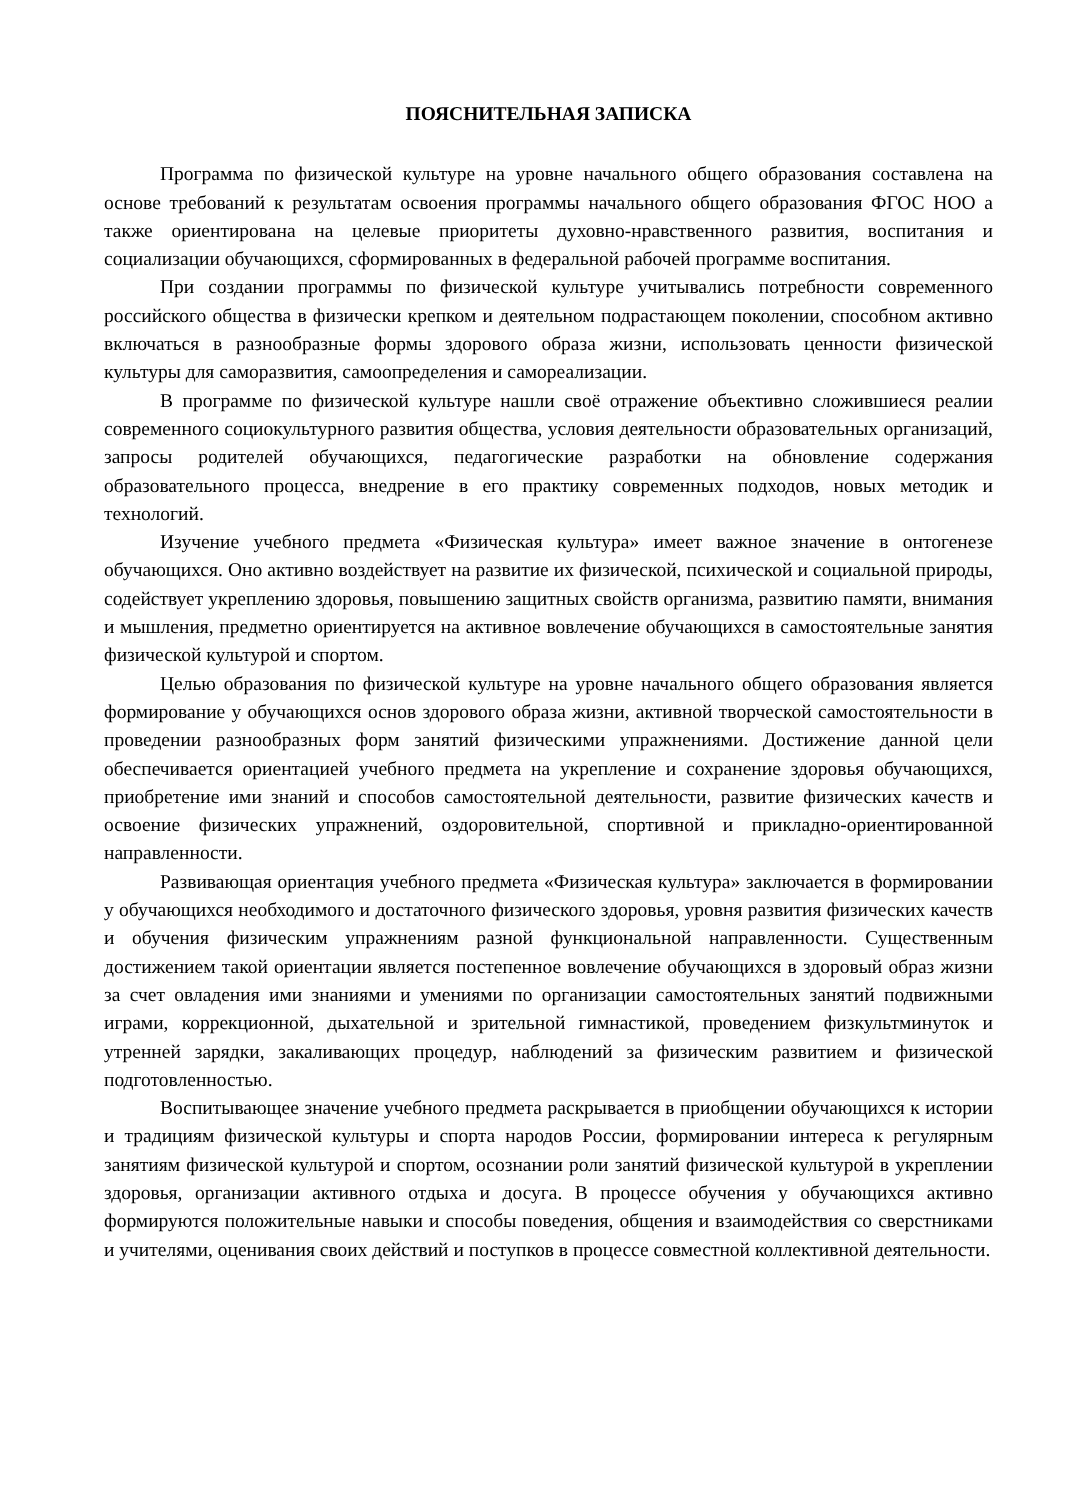ПОЯСНИТЕЛЬНАЯ ЗАПИСКА
Программа по физической культуре на уровне начального общего образования составлена на основе требований к результатам освоения программы начального общего образования ФГОС НОО а также ориентирована на целевые приоритеты духовно-нравственного развития, воспитания и социализации обучающихся, сформированных в федеральной рабочей программе воспитания.
При создании программы по физической культуре учитывались потребности современного российского общества в физически крепком и деятельном подрастающем поколении, способном активно включаться в разнообразные формы здорового образа жизни, использовать ценности физической культуры для саморазвития, самоопределения и самореализации.
В программе по физической культуре нашли своё отражение объективно сложившиеся реалии современного социокультурного развития общества, условия деятельности образовательных организаций, запросы родителей обучающихся, педагогические разработки на обновление содержания образовательного процесса, внедрение в его практику современных подходов, новых методик и технологий.
Изучение учебного предмета «Физическая культура» имеет важное значение в онтогенезе обучающихся. Оно активно воздействует на развитие их физической, психической и социальной природы, содействует укреплению здоровья, повышению защитных свойств организма, развитию памяти, внимания и мышления, предметно ориентируется на активное вовлечение обучающихся в самостоятельные занятия физической культурой и спортом.
Целью образования по физической культуре на уровне начального общего образования является формирование у обучающихся основ здорового образа жизни, активной творческой самостоятельности в проведении разнообразных форм занятий физическими упражнениями. Достижение данной цели обеспечивается ориентацией учебного предмета на укрепление и сохранение здоровья обучающихся, приобретение ими знаний и способов самостоятельной деятельности, развитие физических качеств и освоение физических упражнений, оздоровительной, спортивной и прикладно-ориентированной направленности.
Развивающая ориентация учебного предмета «Физическая культура» заключается в формировании у обучающихся необходимого и достаточного физического здоровья, уровня развития физических качеств и обучения физическим упражнениям разной функциональной направленности. Существенным достижением такой ориентации является постепенное вовлечение обучающихся в здоровый образ жизни за счет овладения ими знаниями и умениями по организации самостоятельных занятий подвижными играми, коррекционной, дыхательной и зрительной гимнастикой, проведением физкультминуток и утренней зарядки, закаливающих процедур, наблюдений за физическим развитием и физической подготовленностью.
Воспитывающее значение учебного предмета раскрывается в приобщении обучающихся к истории и традициям физической культуры и спорта народов России, формировании интереса к регулярным занятиям физической культурой и спортом, осознании роли занятий физической культурой в укреплении здоровья, организации активного отдыха и досуга. В процессе обучения у обучающихся активно формируются положительные навыки и способы поведения, общения и взаимодействия со сверстниками и учителями, оценивания своих действий и поступков в процессе совместной коллективной деятельности.